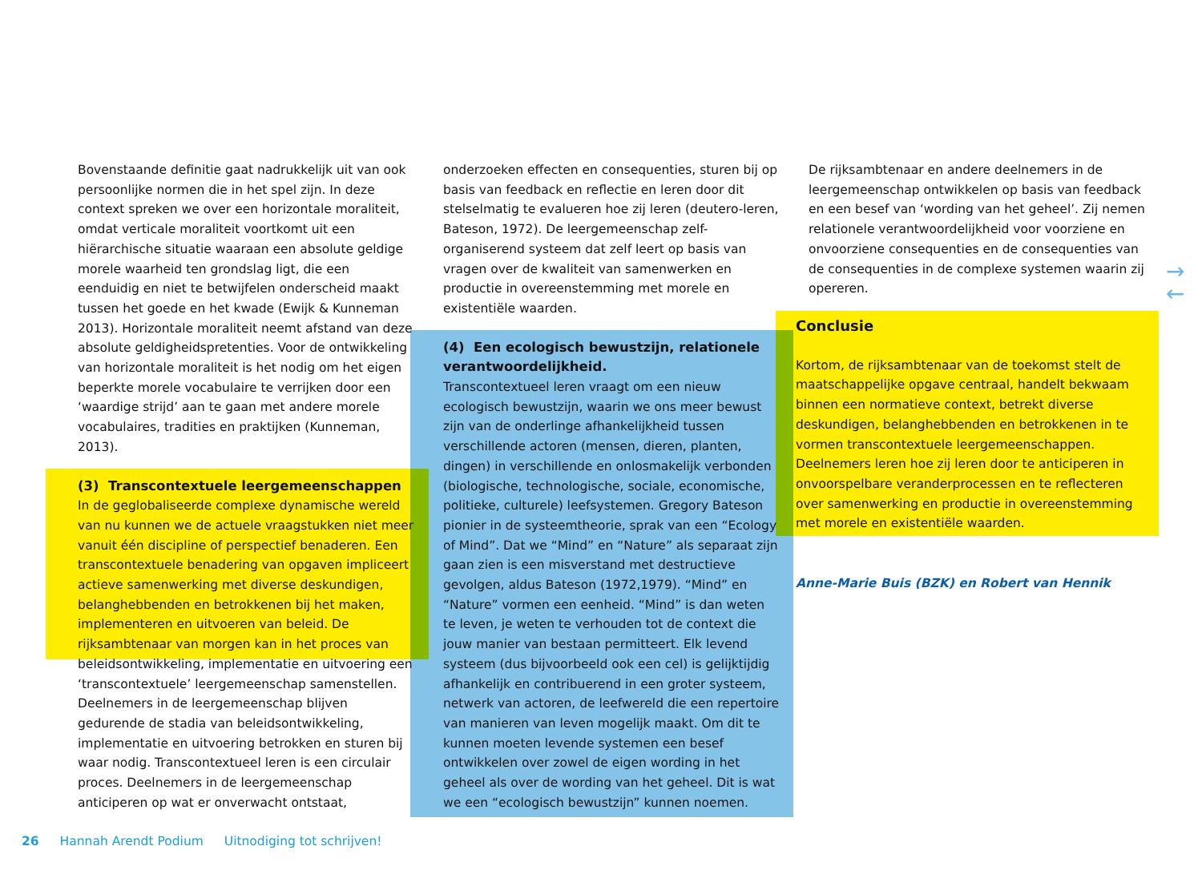Bovenstaande definitie gaat nadrukkelijk uit van ook persoonlijke normen die in het spel zijn. In deze context spreken we over een horizontale moraliteit, omdat verticale moraliteit voortkomt uit een hiërarchische situatie waaraan een absolute geldige morele waarheid ten grondslag ligt, die een eenduidig en niet te betwijfelen onderscheid maakt tussen het goede en het kwade (Ewijk & Kunneman 2013). Horizontale moraliteit neemt afstand van deze absolute geldigheidspretenties. Voor de ontwikkeling van horizontale moraliteit is het nodig om het eigen beperkte morele vocabulaire te verrijken door een ‘waardige strijd’ aan te gaan met andere morele vocabulaires, tradities en praktijken (Kunneman, 2013).
(3) Transcontextuele leergemeenschappen
In de geglobaliseerde complexe dynamische wereld van nu kunnen we de actuele vraagstukken niet meer vanuit één discipline of perspectief benaderen. Een transcontextuele benadering van opgaven impliceert actieve samenwerking met diverse deskundigen, belanghebbenden en betrokkenen bij het maken, implementeren en uitvoeren van beleid. De rijksambtenaar van morgen kan in het proces van beleidsontwikkeling, implementatie en uitvoering een ‘transcontextuele’ leergemeenschap samenstellen. Deelnemers in de leergemeenschap blijven gedurende de stadia van beleidsontwikkeling, implementatie en uitvoering betrokken en sturen bij waar nodig. Transcontextueel leren is een circulair proces. Deelnemers in de leergemeenschap anticiperen op wat er onverwacht ontstaat,
onderzoeken effecten en consequenties, sturen bij op basis van feedback en reflectie en leren door dit stelselmatig te evalueren hoe zij leren (deutero-leren, Bateson, 1972). De leergemeenschap zelf-organiserend systeem dat zelf leert op basis van vragen over de kwaliteit van samenwerken en productie in overeenstemming met morele en existentiële waarden.
(4) Een ecologisch bewustzijn, relationele verantwoordelijkheid.
Transcontextueel leren vraagt om een nieuw ecologisch bewustzijn, waarin we ons meer bewust zijn van de onderlinge afhankelijkheid tussen verschillende actoren (mensen, dieren, planten, dingen) in verschillende en onlosmakelijk verbonden (biologische, technologische, sociale, economische, politieke, culturele) leefsystemen. Gregory Bateson pionier in de systeemtheorie, sprak van een “Ecology of Mind”. Dat we “Mind” en “Nature” als separaat zijn gaan zien is een misverstand met destructieve gevolgen, aldus Bateson (1972,1979). “Mind” en “Nature” vormen een eenheid. “Mind” is dan weten te leven, je weten te verhouden tot de context die jouw manier van bestaan permitteert. Elk levend systeem (dus bijvoorbeeld ook een cel) is gelijktijdig afhankelijk en contribuerend in een groter systeem, netwerk van actoren, de leefwereld die een repertoire van manieren van leven mogelijk maakt. Om dit te kunnen moeten levende systemen een besef ontwikkelen over zowel de eigen wording in het geheel als over de wording van het geheel. Dit is wat we een “ecologisch bewustzijn” kunnen noemen.
De rijksambtenaar en andere deelnemers in de leergemeenschap ontwikkelen op basis van feedback en een besef van ‘wording van het geheel’. Zij nemen relationele verantwoordelijkheid voor voorziene en onvoorziene consequenties en de consequenties van de consequenties in de complexe systemen waarin zij opereren.
Conclusie
Kortom, de rijksambtenaar van de toekomst stelt de maatschappelijke opgave centraal, handelt bekwaam binnen een normatieve context, betrekt diverse deskundigen, belanghebbenden en betrokkenen in te vormen transcontextuele leergemeenschappen. Deelnemers leren hoe zij leren door te anticiperen in onvoorspelbare veranderprocessen en te reflecteren over samenwerking en productie in overeenstemming met morele en existentiële waarden.
Anne-Marie Buis (BZK) en Robert van Hennik
→
←
26 Hannah Arendt Podium Uitnodiging tot schrijven!